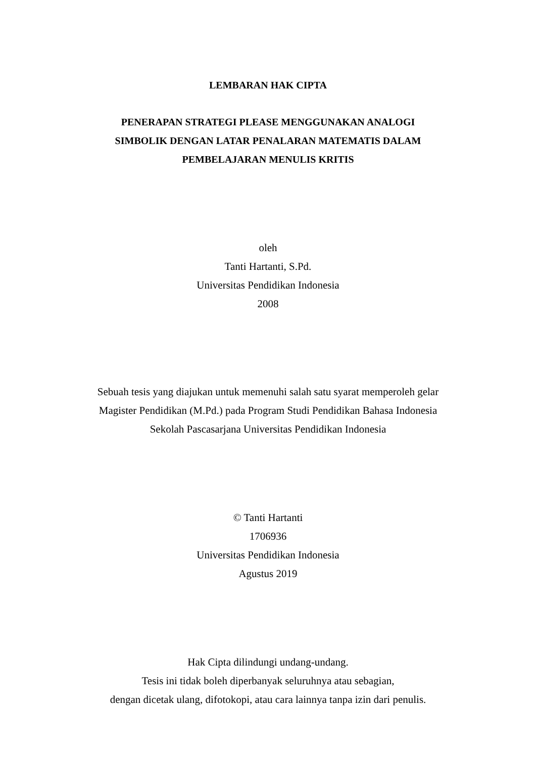LEMBARAN HAK CIPTA
PENERAPAN STRATEGI PLEASE MENGGUNAKAN ANALOGI
SIMBOLIK DENGAN LATAR PENALARAN MATEMATIS DALAM
PEMBELAJARAN MENULIS KRITIS
oleh
Tanti Hartanti, S.Pd.
Universitas Pendidikan Indonesia
2008
Sebuah tesis yang diajukan untuk memenuhi salah satu syarat memperoleh gelar
Magister Pendidikan (M.Pd.) pada Program Studi Pendidikan Bahasa Indonesia
Sekolah Pascasarjana Universitas Pendidikan Indonesia
© Tanti Hartanti
1706936
Universitas Pendidikan Indonesia
Agustus 2019
Hak Cipta dilindungi undang-undang.
Tesis ini tidak boleh diperbanyak seluruhnya atau sebagian,
dengan dicetak ulang, difotokopi, atau cara lainnya tanpa izin dari penulis.